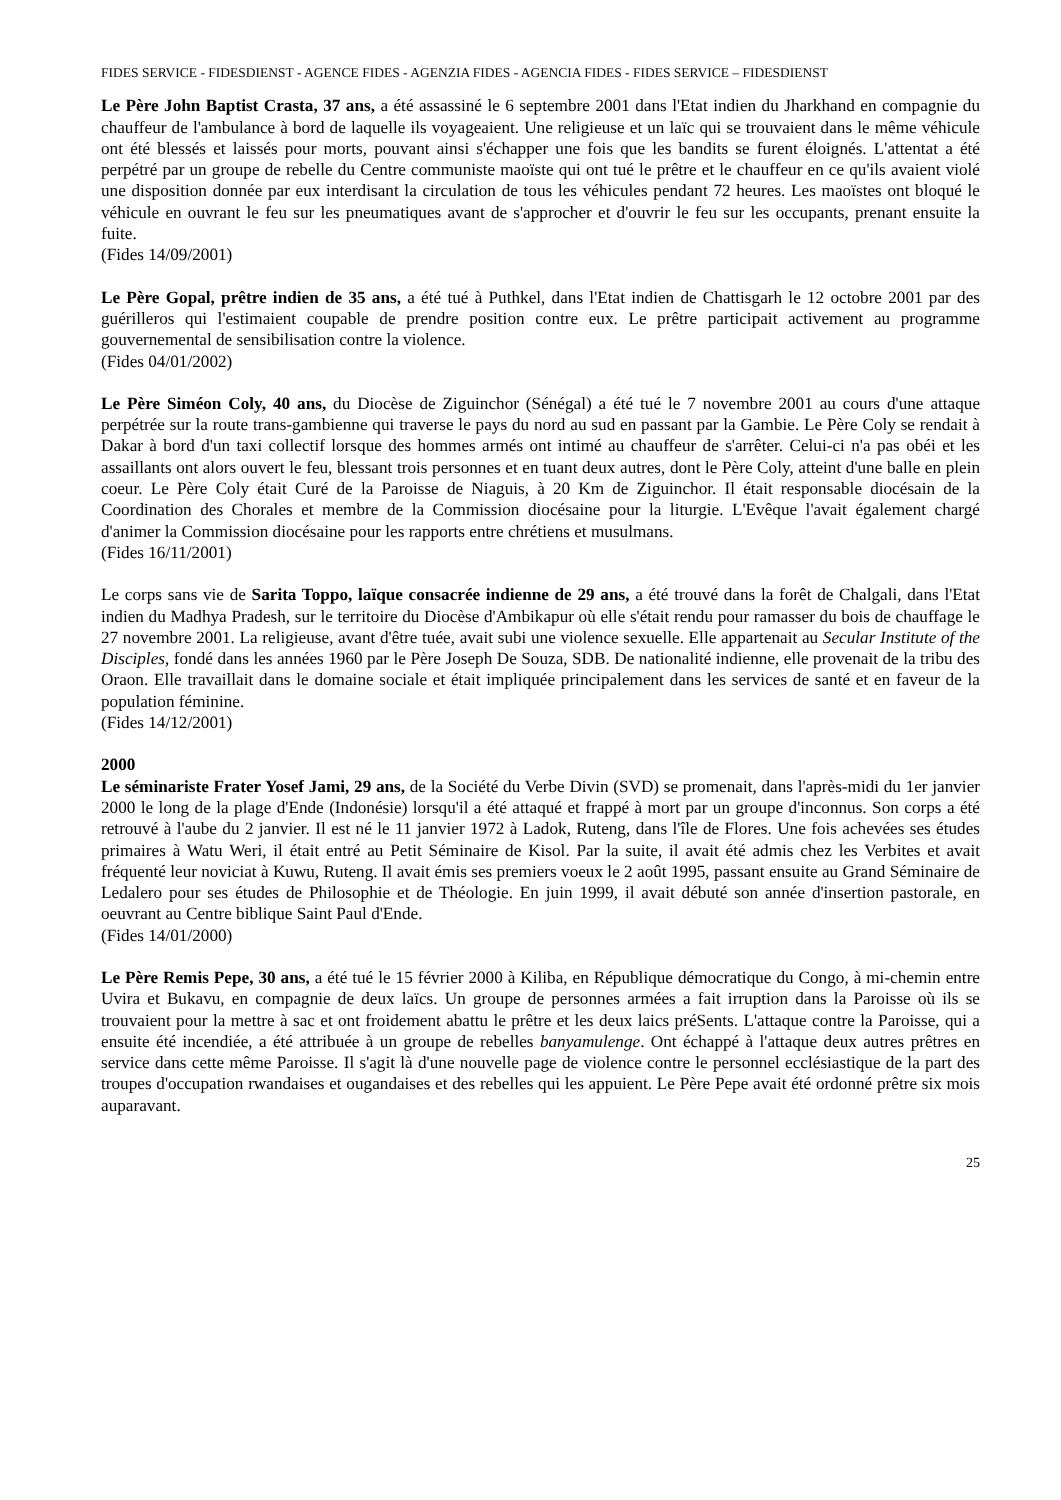FIDES SERVICE - FIDESDIENST - AGENCE FIDES - AGENZIA FIDES - AGENCIA FIDES - FIDES SERVICE – FIDESDIENST
Le Père John Baptist Crasta, 37 ans, a été assassiné le 6 septembre 2001 dans l'Etat indien du Jharkhand en compagnie du chauffeur de l'ambulance à bord de laquelle ils voyageaient. Une religieuse et un laïc qui se trouvaient dans le même véhicule ont été blessés et laissés pour morts, pouvant ainsi s'échapper une fois que les bandits se furent éloignés. L'attentat a été perpétré par un groupe de rebelle du Centre communiste maoïste qui ont tué le prêtre et le chauffeur en ce qu'ils avaient violé une disposition donnée par eux interdisant la circulation de tous les véhicules pendant 72 heures. Les maoïstes ont bloqué le véhicule en ouvrant le feu sur les pneumatiques avant de s'approcher et d'ouvrir le feu sur les occupants, prenant ensuite la fuite.
(Fides 14/09/2001)
Le Père Gopal, prêtre indien de 35 ans, a été tué à Puthkel, dans l'Etat indien de Chattisgarh le 12 octobre 2001 par des guérilleros qui l'estimaient coupable de prendre position contre eux. Le prêtre participait activement au programme gouvernemental de sensibilisation contre la violence.
(Fides 04/01/2002)
Le Père Siméon Coly, 40 ans, du Diocèse de Ziguinchor (Sénégal) a été tué le 7 novembre 2001 au cours d'une attaque perpétrée sur la route trans-gambienne qui traverse le pays du nord au sud en passant par la Gambie. Le Père Coly se rendait à Dakar à bord d'un taxi collectif lorsque des hommes armés ont intimé au chauffeur de s'arrêter. Celui-ci n'a pas obéi et les assaillants ont alors ouvert le feu, blessant trois personnes et en tuant deux autres, dont le Père Coly, atteint d'une balle en plein coeur. Le Père Coly était Curé de la Paroisse de Niaguis, à 20 Km de Ziguinchor. Il était responsable diocésain de la Coordination des Chorales et membre de la Commission diocésaine pour la liturgie. L'Evêque l'avait également chargé d'animer la Commission diocésaine pour les rapports entre chrétiens et musulmans.
(Fides 16/11/2001)
Le corps sans vie de Sarita Toppo, laïque consacrée indienne de 29 ans, a été trouvé dans la forêt de Chalgali, dans l'Etat indien du Madhya Pradesh, sur le territoire du Diocèse d'Ambikapur où elle s'était rendu pour ramasser du bois de chauffage le 27 novembre 2001. La religieuse, avant d'être tuée, avait subi une violence sexuelle. Elle appartenait au Secular Institute of the Disciples, fondé dans les années 1960 par le Père Joseph De Souza, SDB. De nationalité indienne, elle provenait de la tribu des Oraon. Elle travaillait dans le domaine sociale et était impliquée principalement dans les services de santé et en faveur de la population féminine.
(Fides 14/12/2001)
2000
Le séminariste Frater Yosef Jami, 29 ans, de la Société du Verbe Divin (SVD) se promenait, dans l'après-midi du 1er janvier 2000 le long de la plage d'Ende (Indonésie) lorsqu'il a été attaqué et frappé à mort par un groupe d'inconnus. Son corps a été retrouvé à l'aube du 2 janvier. Il est né le 11 janvier 1972 à Ladok, Ruteng, dans l'île de Flores. Une fois achevées ses études primaires à Watu Weri, il était entré au Petit Séminaire de Kisol. Par la suite, il avait été admis chez les Verbites et avait fréquenté leur noviciat à Kuwu, Ruteng. Il avait émis ses premiers voeux le 2 août 1995, passant ensuite au Grand Séminaire de Ledalero pour ses études de Philosophie et de Théologie. En juin 1999, il avait débuté son année d'insertion pastorale, en oeuvrant au Centre biblique Saint Paul d'Ende.
(Fides 14/01/2000)
Le Père Remis Pepe, 30 ans, a été tué le 15 février 2000 à Kiliba, en République démocratique du Congo, à mi-chemin entre Uvira et Bukavu, en compagnie de deux laïcs. Un groupe de personnes armées a fait irruption dans la Paroisse où ils se trouvaient pour la mettre à sac et ont froidement abattu le prêtre et les deux laics préSents. L'attaque contre la Paroisse, qui a ensuite été incendiée, a été attribuée à un groupe de rebelles banyamulenge. Ont échappé à l'attaque deux autres prêtres en service dans cette même Paroisse. Il s'agit là d'une nouvelle page de violence contre le personnel ecclésiastique de la part des troupes d'occupation rwandaises et ougandaises et des rebelles qui les appuient. Le Père Pepe avait été ordonné prêtre six mois auparavant.
25